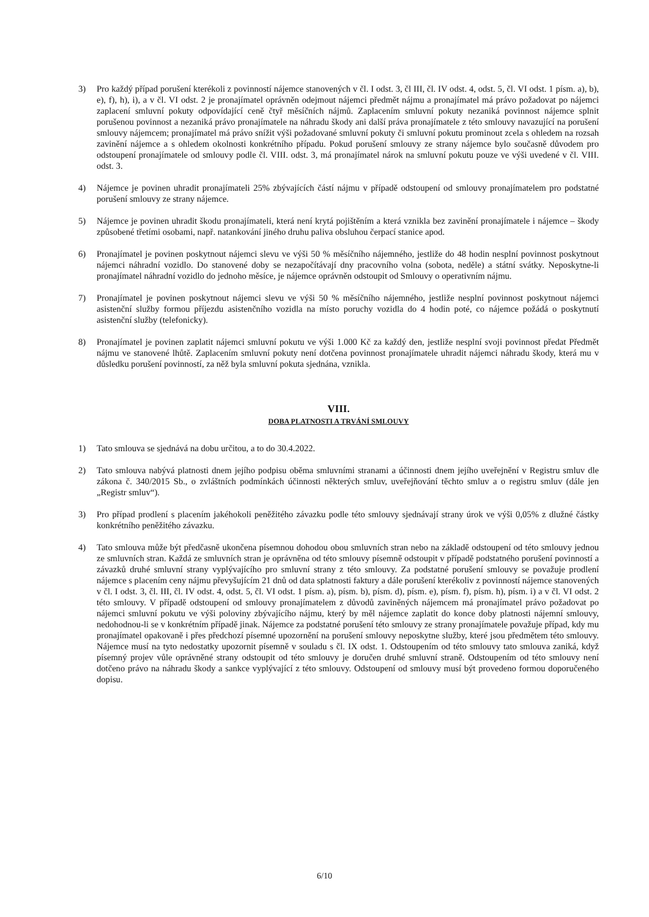3) Pro každý případ porušení kterékoli z povinností nájemce stanovených v čl. I odst. 3, čl III, čl. IV odst. 4, odst. 5, čl. VI odst. 1 písm. a), b), e), f), h), i), a v čl. VI odst. 2 je pronajímatel oprávněn odejmout nájemci předmět nájmu a pronajímatel má právo požadovat po nájemci zaplacení smluvní pokuty odpovídající ceně čtyř měsíčních nájmů. Zaplacením smluvní pokuty nezaniká povinnost nájemce splnit porušenou povinnost a nezaniká právo pronajímatele na náhradu škody ani další práva pronajímatele z této smlouvy navazující na porušení smlouvy nájemcem; pronajímatel má právo snížit výši požadované smluvní pokuty či smluvní pokutu prominout zcela s ohledem na rozsah zavinění nájemce a s ohledem okolnosti konkrétního případu. Pokud porušení smlouvy ze strany nájemce bylo současně důvodem pro odstoupení pronajímatele od smlouvy podle čl. VIII. odst. 3, má pronajímatel nárok na smluvní pokutu pouze ve výši uvedené v čl. VIII. odst. 3.
4) Nájemce je povinen uhradit pronajímateli 25% zbývajících částí nájmu v případě odstoupení od smlouvy pronajímatelem pro podstatné porušení smlouvy ze strany nájemce.
5) Nájemce je povinen uhradit škodu pronajímateli, která není krytá pojištěním a která vznikla bez zavinění pronajímatele i nájemce – škody způsobené třetími osobami, např. natankování jiného druhu paliva obsluhou čerpací stanice apod.
6) Pronajímatel je povinen poskytnout nájemci slevu ve výši 50 % měsíčního nájemného, jestliže do 48 hodin nesplní povinnost poskytnout nájemci náhradní vozidlo. Do stanovené doby se nezapočítávají dny pracovního volna (sobota, neděle) a státní svátky. Neposkytne-li pronajímatel náhradní vozidlo do jednoho měsíce, je nájemce oprávněn odstoupit od Smlouvy o operativním nájmu.
7) Pronajímatel je povinen poskytnout nájemci slevu ve výši 50 % měsíčního nájemného, jestliže nesplní povinnost poskytnout nájemci asistenční služby formou příjezdu asistenčního vozidla na místo poruchy vozidla do 4 hodin poté, co nájemce požádá o poskytnutí asistenční služby (telefonicky).
8) Pronajímatel je povinen zaplatit nájemci smluvní pokutu ve výši 1.000 Kč za každý den, jestliže nesplní svoji povinnost předat Předmět nájmu ve stanovené lhůtě. Zaplacením smluvní pokuty není dotčena povinnost pronajímatele uhradit nájemci náhradu škody, která mu v důsledku porušení povinností, za něž byla smluvní pokuta sjednána, vznikla.
VIII.
DOBA PLATNOSTI A TRVÁNÍ SMLOUVY
1) Tato smlouva se sjednává na dobu určitou, a to do 30.4.2022.
2) Tato smlouva nabývá platnosti dnem jejího podpisu oběma smluvními stranami a účinnosti dnem jejího uveřejnění v Registru smluv dle zákona č. 340/2015 Sb., o zvláštních podmínkách účinnosti některých smluv, uveřejňování těchto smluv a o registru smluv (dále jen „Registr smluv“).
3) Pro případ prodlení s placením jakéhokoli peněžitého závazku podle této smlouvy sjednávají strany úrok ve výši 0,05% z dlužné částky konkrétního peněžitého závazku.
4) Tato smlouva může být předčasně ukončena písemnou dohodou obou smluvních stran nebo na základě odstoupení od této smlouvy jednou ze smluvních stran. Každá ze smluvních stran je oprávněna od této smlouvy písemně odstoupit v případě podstatného porušení povinností a závazků druhé smluvní strany vyplývajícího pro smluvní strany z této smlouvy. Za podstatné porušení smlouvy se považuje prodlení nájemce s placením ceny nájmu převyšujícím 21 dnů od data splatnosti faktury a dále porušení kterékoliv z povinností nájemce stanovených v čl. I odst. 3, čl. III, čl. IV odst. 4, odst. 5, čl. VI odst. 1 písm. a), písm. b), písm. d), písm. e), písm. f), písm. h), písm. i) a v čl. VI odst. 2 této smlouvy. V případě odstoupení od smlouvy pronajímatelem z důvodů zaviněných nájemcem má pronajímatel právo požadovat po nájemci smluvní pokutu ve výši poloviny zbývajícího nájmu, který by měl nájemce zaplatit do konce doby platnosti nájemní smlouvy, nedohodnou-li se v konkrétním případě jinak. Nájemce za podstatné porušení této smlouvy ze strany pronajímatele považuje případ, kdy mu pronajímatel opakovaně i přes předchozí písemné upozornění na porušení smlouvy neposkytne služby, které jsou předmětem této smlouvy. Nájemce musí na tyto nedostatky upozornit písemně v souladu s čl. IX odst. 1. Odstoupením od této smlouvy tato smlouva zaniká, když písemný projev vůle oprávněné strany odstoupit od této smlouvy je doručen druhé smluvní straně. Odstoupením od této smlouvy není dotčeno právo na náhradu škody a sankce vyplývající z této smlouvy. Odstoupení od smlouvy musí být provedeno formou doporučeného dopisu.
6/10